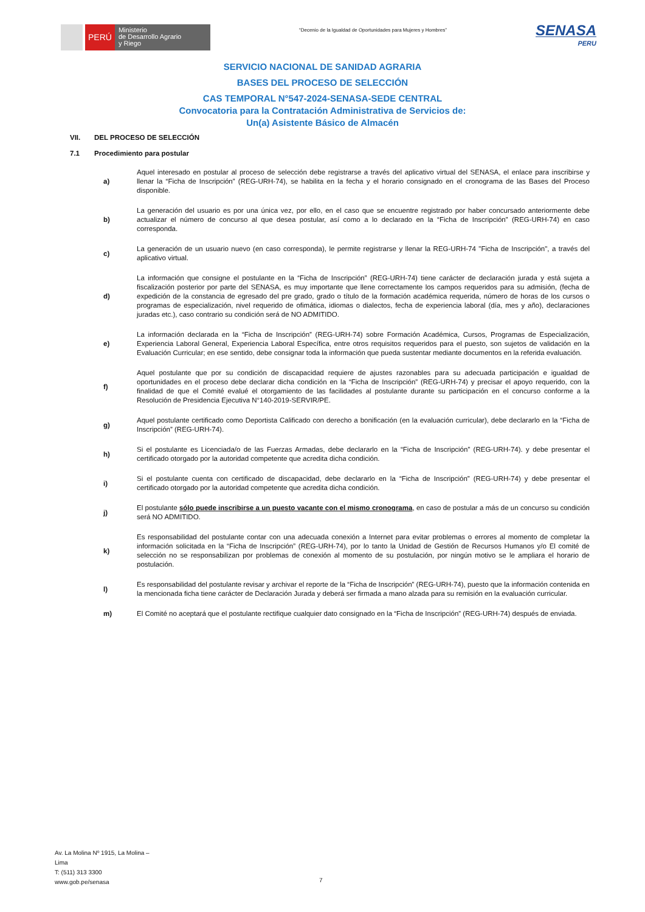PERÚ
Ministerio
de Desarrollo Agrario
y Riego
“Decenio de la Igualdad de Oportunidades para Mujeres y Hombres”
SENASA
PERU
SERVICIO NACIONAL DE SANIDAD AGRARIA
BASES DEL PROCESO DE SELECCIÓN
CAS TEMPORAL N°547-2024-SENASA-SEDE CENTRAL
Convocatoria para la Contratación Administrativa de Servicios de:
Un(a) Asistente Básico de Almacén
VII. DEL PROCESO DE SELECCIÓN
7.1 Procedimiento para postular
| a) | Aquel interesado en postular al proceso de selección debe registrarse a través del aplicativo virtual del SENASA, el enlace para inscribirse y llenar la “Ficha de Inscripción” (REG-URH-74), se habilita en la fecha y el horario consignado en el cronograma de las Bases del Proceso disponible. |
| b) | La generación del usuario es por una única vez, por ello, en el caso que se encuentre registrado por haber concursado anteriormente debe actualizar el número de concurso al que desea postular, así como a lo declarado en la “Ficha de Inscripción” (REG-URH-74) en caso corresponda. |
| c) | La generación de un usuario nuevo (en caso corresponda), le permite registrarse y llenar la REG-URH-74 "Ficha de Inscripción", a través del aplicativo virtual. |
| d) | La información que consigne el postulante en la “Ficha de Inscripción” (REG-URH-74) tiene carácter de declaración jurada y está sujeta a fiscalización posterior por parte del SENASA, es muy importante que llene correctamente los campos requeridos para su admisión, (fecha de expedición de la constancia de egresado del pre grado, grado o título de la formación académica requerida, número de horas de los cursos o programas de especialización, nivel requerido de ofimática, idiomas o dialectos, fecha de experiencia laboral (día, mes y año), declaraciones juradas etc.), caso contrario su condición será de NO ADMITIDO. |
| e) | La información declarada en la “Ficha de Inscripción” (REG-URH-74) sobre Formación Académica, Cursos, Programas de Especialización, Experiencia Laboral General, Experiencia Laboral Específica, entre otros requisitos requeridos para el puesto, son sujetos de validación en la Evaluación Curricular; en ese sentido, debe consignar toda la información que pueda sustentar mediante documentos en la referida evaluación. |
| f) | Aquel postulante que por su condición de discapacidad requiere de ajustes razonables para su adecuada participación e igualdad de oportunidades en el proceso debe declarar dicha condición en la “Ficha de Inscripción” (REG-URH-74) y precisar el apoyo requerido, con la finalidad de que el Comité evalué el otorgamiento de las facilidades al postulante durante su participación en el concurso conforme a la Resolución de Presidencia Ejecutiva N°140-2019-SERVIR/PE. |
| g) | Aquel postulante certificado como Deportista Calificado con derecho a bonificación (en la evaluación curricular), debe declararlo en la “Ficha de Inscripción” (REG-URH-74). |
| h) | Si el postulante es Licenciada/o de las Fuerzas Armadas, debe declararlo en la “Ficha de Inscripción” (REG-URH-74). y debe presentar el certificado otorgado por la autoridad competente que acredita dicha condición. |
| i) | Si el postulante cuenta con certificado de discapacidad, debe declararlo en la “Ficha de Inscripción” (REG-URH-74) y debe presentar el certificado otorgado por la autoridad competente que acredita dicha condición. |
| j) | El postulante sólo puede inscribirse a un puesto vacante con el mismo cronograma , en caso de postular a más de un concurso su condición será NO ADMITIDO. |
| k) | Es responsabilidad del postulante contar con una adecuada conexión a Internet para evitar problemas o errores al momento de completar la información solicitada en la “Ficha de Inscripción” (REG-URH-74), por lo tanto la Unidad de Gestión de Recursos Humanos y/o El comité de selección no se responsabilizan por problemas de conexión al momento de su postulación, por ningún motivo se le ampliara el horario de postulación. |
| l) | Es responsabilidad del postulante revisar y archivar el reporte de la “Ficha de Inscripción” (REG-URH-74), puesto que la información contenida en la mencionada ficha tiene carácter de Declaración Jurada y deberá ser firmada a mano alzada para su remisión en la evaluación curricular. |
| m) | El Comité no aceptará que el postulante rectifique cualquier dato consignado en la “Ficha de Inscripción” (REG-URH-74) después de enviada. |
Av. La Molina Nº 1915, La Molina –
Lima
T: (511) 313 3300
www.gob.pe/senasa
7